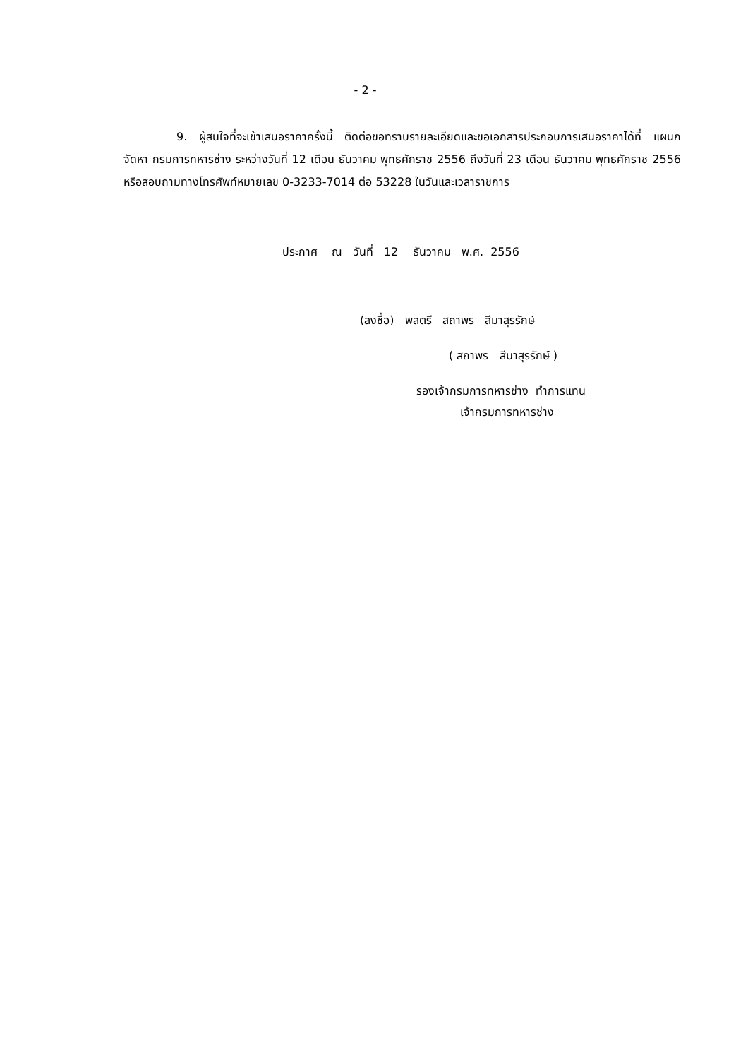- 2 -
9. ผู้สนใจที่จะเข้าเสนอราคาครั้งนี้ ติดต่อขอทราบรายละเอียดและขอเอกสารประกอบการเสนอราคาได้ที่ แผนกจัดหา กรมการทหารช่าง ระหว่างวันที่ 12 เดือน ธันวาคม พุทธศักราช 2556 ถึงวันที่ 23 เดือน ธันวาคม พุทธศักราช 2556 หรือสอบถามทางโทรศัพท์หมายเลข 0-3233-7014 ต่อ 53228 ในวันและเวลาราชการ
ประกาศ ณ วันที่ 12 ธันวาคม พ.ศ. 2556
(ลงชื่อ) พลตรี สถาพร สีมาสุรรักษ์
( สถาพร สีมาสุรรักษ์ )
รองเจ้ากรมการทหารช่าง ทำการแทน
เจ้ากรมการทหารช่าง